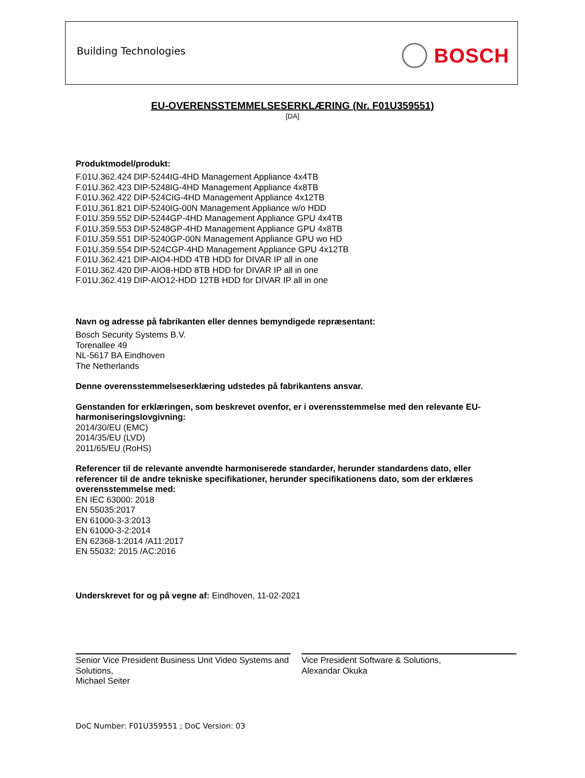Building Technologies
BOSCH
EU-OVERENSSTEMMELSESERKLÆRING (Nr. F01U359551)
[DA]
Produktmodel/produkt:
F.01U.362.424 DIP-5244IG-4HD Management Appliance 4x4TB
F.01U.362.423 DIP-5248IG-4HD Management Appliance 4x8TB
F.01U.362.422 DIP-524CIG-4HD Management Appliance 4x12TB
F.01U.361.821 DIP-5240IG-00N Management Appliance w/o HDD
F.01U.359.552 DIP-5244GP-4HD Management Appliance GPU 4x4TB
F.01U.359.553 DIP-5248GP-4HD Management Appliance GPU 4x8TB
F.01U.359.551 DIP-5240GP-00N Management Appliance GPU wo HD
F.01U.359.554 DIP-524CGP-4HD Management Appliance GPU 4x12TB
F.01U.362.421 DIP-AIO4-HDD 4TB HDD for DIVAR IP all in one
F.01U.362.420 DIP-AIO8-HDD 8TB HDD for DIVAR IP all in one
F.01U.362.419 DIP-AIO12-HDD 12TB HDD for DIVAR IP all in one
Navn og adresse på fabrikanten eller dennes bemyndigede repræsentant:
Bosch Security Systems B.V.
Torenallee 49
NL-5617 BA Eindhoven
The Netherlands
Denne overensstemmelseserklæring udstedes på fabrikantens ansvar.
Genstanden for erklæringen, som beskrevet ovenfor, er i overensstemmelse med den relevante EU-harmoniseringslovgivning:
2014/30/EU (EMC)
2014/35/EU (LVD)
2011/65/EU (RoHS)
Referencer til de relevante anvendte harmoniserede standarder, herunder standardens dato, eller referencer til de andre tekniske specifikationer, herunder specifikationens dato, som der erklæres overensstemmelse med:
EN IEC 63000: 2018
EN 55035:2017
EN 61000-3-3:2013
EN 61000-3-2:2014
EN 62368-1:2014 /A11:2017
EN 55032: 2015 /AC:2016
Underskrevet for og på vegne af: Eindhoven, 11-02-2021
Senior Vice President Business Unit Video Systems and Solutions,
Michael Seiter
Vice President Software & Solutions,
Alexandar Okuka
DoC Number: F01U359551 ; DoC Version: 03